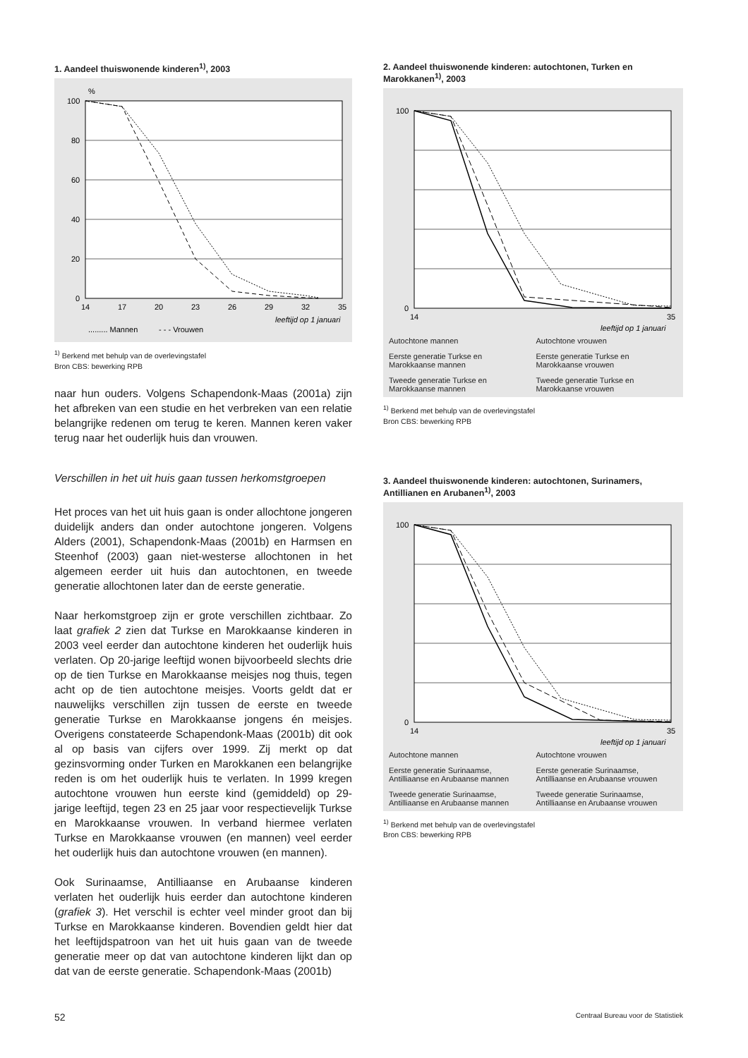1. Aandeel thuiswonende kinderen<sup>1)</sup>, 2003
%
100
80
60
40
20
0
14
17
20
23
26
29
32
35
leeftijd op 1 januari
......... Mannen
- - - Vrouwen
<sup>1)</sup> Berkend met behulp van de overlevingstafel
Bron CBS: bewerking RPB
naar hun ouders. Volgens Schapendonk-Maas (2001a) zijn het afbreken van een studie en het verbreken van een relatie belangrijke redenen om terug te keren. Mannen keren vaker terug naar het ouderlijk huis dan vrouwen.
Verschillen in het uit huis gaan tussen herkomstgroepen
Het proces van het uit huis gaan is onder allochtone jongeren duidelijk anders dan onder autochtone jongeren. Volgens Alders (2001), Schapendonk-Maas (2001b) en Harmsen en Steenhof (2003) gaan niet-westerse allochtonen in het algemeen eerder uit huis dan autochtonen, en tweede generatie allochtonen later dan de eerste generatie.
Naar herkomstgroep zijn er grote verschillen zichtbaar. Zo laat grafiek 2 zien dat Turkse en Marokkaanse kinderen in 2003 veel eerder dan autochtone kinderen het ouderlijk huis verlaten. Op 20-jarige leeftijd wonen bijvoorbeeld slechts drie op de tien Turkse en Marokkaanse meisjes nog thuis, tegen acht op de tien autochtone meisjes. Voorts geldt dat er nauwelijks verschillen zijn tussen de eerste en tweede generatie Turkse en Marokkaanse jongens én meisjes. Overigens constateerde Schapendonk-Maas (2001b) dit ook al op basis van cijfers over 1999. Zij merkt op dat gezinsvorming onder Turken en Marokkanen een belangrijke reden is om het ouderlijk huis te verlaten. In 1999 kregen autochtone vrouwen hun eerste kind (gemiddeld) op 29-jarige leeftijd, tegen 23 en 25 jaar voor respectievelijk Turkse en Marokkaanse vrouwen. In verband hiermee verlaten Turkse en Marokkaanse vrouwen (en mannen) veel eerder het ouderlijk huis dan autochtone vrouwen (en mannen).
Ook Surinaamse, Antilliaanse en Arubaanse kinderen verlaten het ouderlijk huis eerder dan autochtone kinderen (grafiek 3). Het verschil is echter veel minder groot dan bij Turkse en Marokkaanse kinderen. Bovendien geldt hier dat het leeftijdspatroon van het uit huis gaan van de tweede generatie meer op dat van autochtone kinderen lijkt dan op dat van de eerste generatie. Schapendonk-Maas (2001b)
2. Aandeel thuiswonende kinderen: autochtonen, Turken en Marokkanen<sup>1)</sup>, 2003
100
0
14
35
leeftijd op 1 januari
Autochtone mannen
Autochtone vrouwen
Eerste generatie Turkse en Marokkaanse mannen
Eerste generatie Turkse en Marokkaanse vrouwen
Tweede generatie Turkse en Marokkaanse mannen
Tweede generatie Turkse en Marokkaanse vrouwen
<sup>1)</sup> Berkend met behulp van de overlevingstafel
Bron CBS: bewerking RPB
3. Aandeel thuiswonende kinderen: autochtonen, Surinamers, Antillianen en Arubanen<sup>1)</sup>, 2003
100
0
14
35
leeftijd op 1 januari
Autochtone mannen
Autochtone vrouwen
Eerste generatie Surinaamse, Antilliaanse en Arubaanse mannen
Eerste generatie Surinaamse, Antilliaanse en Arubaanse vrouwen
Tweede generatie Surinaamse, Antilliaanse en Arubaanse mannen
Tweede generatie Surinaamse, Antilliaanse en Arubaanse vrouwen
<sup>1)</sup> Berkend met behulp van de overlevingstafel
Bron CBS: bewerking RPB
52 Centraal Bureau voor de Statistiek